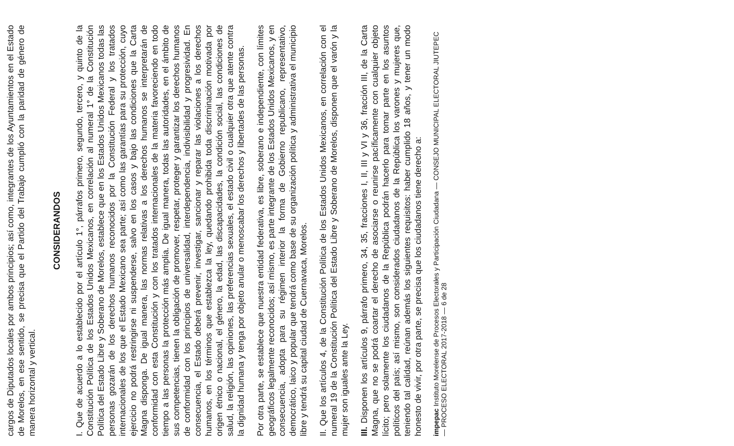cargos de Diputados locales por ambos principios; así como, integrantes de los Ayuntamientos en el Estado de Morelos, en ese sentido, se precisa que el Partido del Trabajo cumplió con la paridad de género de manera horizontal y vertical.
CONSIDERANDOS
I. Que de acuerdo a lo establecido por el artículo 1°, párrafos primero, segundo, tercero, y quinto de la Constitución Política de los Estados Unidos Mexicanos, en correlación al numeral 1° de la Constitución Política del Estado Libre y Soberano de Morelos, establece que en los Estados Unidos Mexicanos todas las personas gozarán de los derechos humanos reconocidos por la Constitución Federal y los tratados internacionales de los que el Estado Mexicano sea parte; así como las garantías para su protección, cuyo ejercicio no podrá restringirse ni suspenderse, salvo en los casos y bajo las condiciones que la Carta Magna disponga. De igual manera, las normas relativas a los derechos humanos se interpretarán de conformidad con esta Constitución y con los tratados internacionales de la materia favoreciendo en todo tiempo a las personas la protección más amplia. De igual manera, todas las autoridades, en el ámbito de sus competencias, tienen la obligación de promover, respetar, proteger y garantizar los derechos humanos de conformidad con los principios de universalidad, interdependencia, indivisibilidad y progresividad. En consecuencia, el Estado deberá prevenir, investigar, sancionar y reparar las violaciones a los derechos humanos, en los términos que establezca la ley, quedando prohibida toda discriminación motivada por origen étnico o nacional, el género, la edad, las discapacidades, la condición social, las condiciones de salud, la religión, las opiniones, las preferencias sexuales, el estado civil o cualquier otra que atente contra la dignidad humana y tenga por objeto anular o menoscabar los derechos y libertades de las personas.
Por otra parte, se establece que nuestra entidad federativa, es libre, soberano e independiente, con límites geográficos legalmente reconocidos; así mismo, es parte integrante de los Estados Unidos Mexicanos, y en consecuencia, adopta para su régimen interior la forma de Gobierno republicano, representativo, democrático, laico y popular que tendrá como base de su organización política y administrativa el municipio libre y tendrá su capital ciudad de Cuernavaca, Morelos.
II. Que los artículos 4, de la Constitución Política de los Estados Unidos Mexicanos, en correlación con el numeral 19 de la Constitución Política del Estado Libre y Soberano de Morelos, disponen que el varón y la mujer son iguales ante la Ley.
III. Disponen los artículos 9, párrafo primero, 34, 35, fracciones I, II, III y VI y 36, fracción III, de la Carta Magna, que no se podrá coartar el derecho de asociarse o reunirse pacíficamente con cualquier objeto lícito; pero solamente los ciudadanos de la República podrán hacerlo para tomar parte en los asuntos políticos del país; así mismo, son considerados ciudadanos de la República los varones y mujeres que, teniendo tal calidad, reúnan además los siguientes requisitos: haber cumplido 18 años, y tener un modo honesto de vivir, por otra parte, se precisa que los ciudadanos tiene derecho a:
impepac Instituto Morelense de Procesos Electorales y Participación Ciudadana — CONSEJO MUNICIPAL ELECTORAL JIUTEPEC — PROCESO ELECTORAL 2017-2018 — 6 de 28